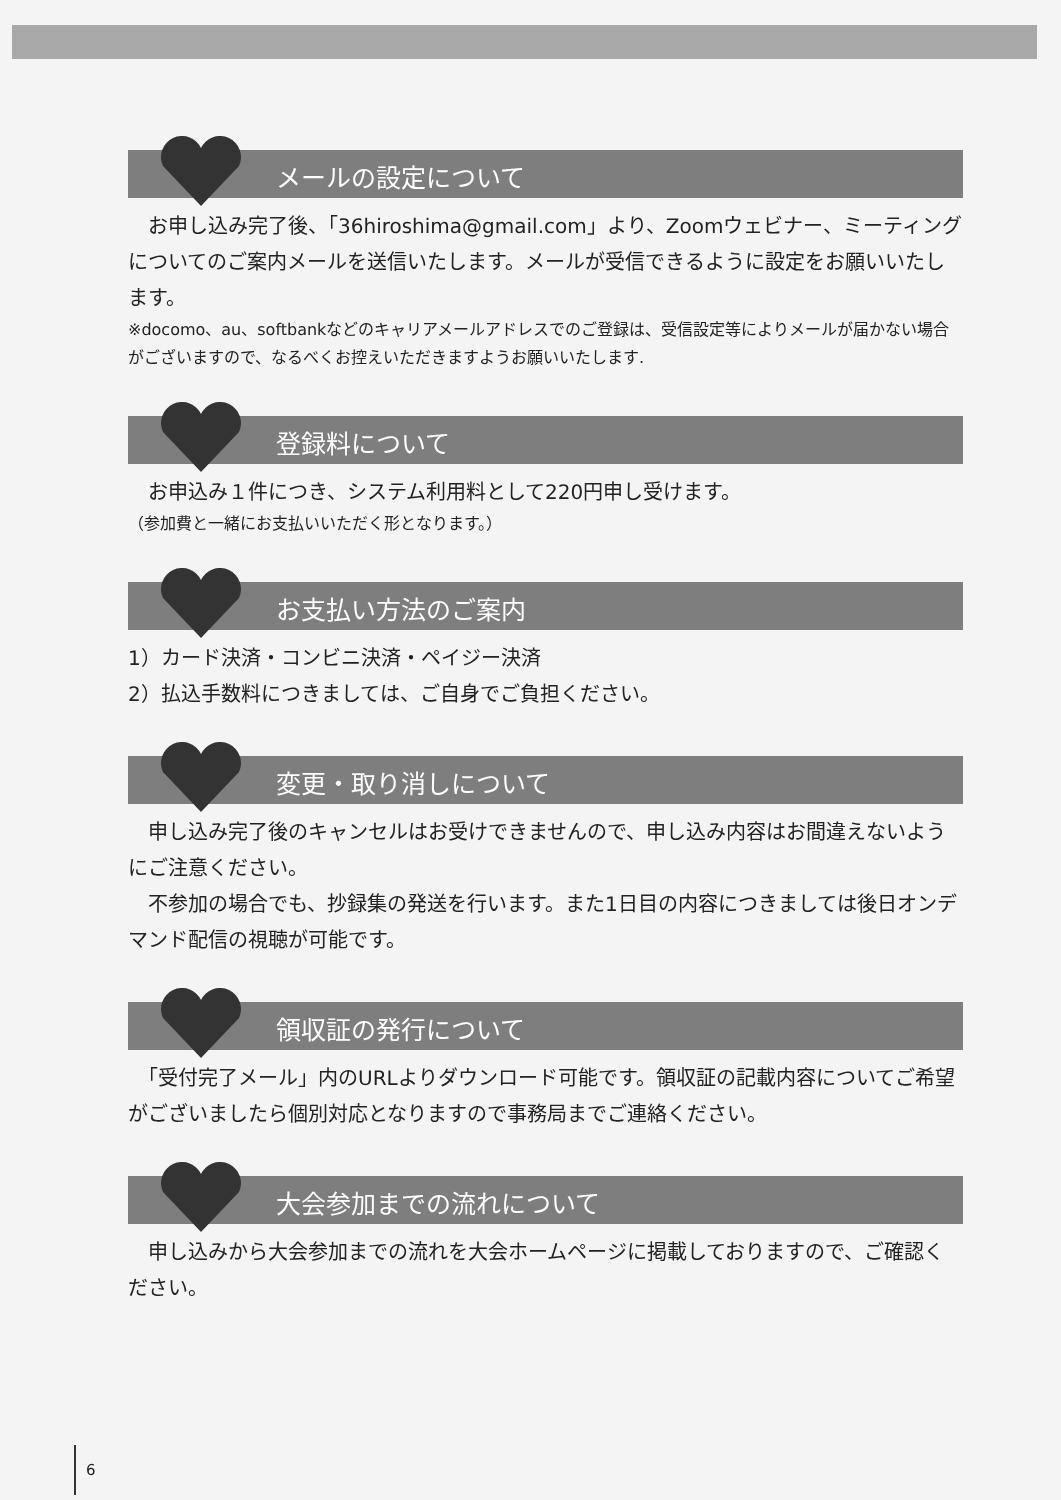メールの設定について
　お申し込み完了後、「36hiroshima@gmail.com」より、Zoomウェビナー、ミーティングについてのご案内メールを送信いたします。メールが受信できるように設定をお願いいたします。
※docomo、au、softbankなどのキャリアメールアドレスでのご登録は、受信設定等によりメールが届かない場合がございますので、なるべくお控えいただきますようお願いいたします.
登録料について
　お申込み１件につき、システム利用料として220円申し受けます。
（参加費と一緒にお支払いいただく形となります。）
お支払い方法のご案内
1）カード決済・コンビニ決済・ペイジー決済
2）払込手数料につきましては、ご自身でご負担ください。
変更・取り消しについて
　申し込み完了後のキャンセルはお受けできませんので、申し込み内容はお間違えないようにご注意ください。
　不参加の場合でも、抄録集の発送を行います。また1日目の内容につきましては後日オンデマンド配信の視聴が可能です。
領収証の発行について
　「受付完了メール」内のURLよりダウンロード可能です。領収証の記載内容についてご希望がございましたら個別対応となりますので事務局までご連絡ください。
大会参加までの流れについて
　申し込みから大会参加までの流れを大会ホームページに掲載しておりますので、ご確認ください。
6